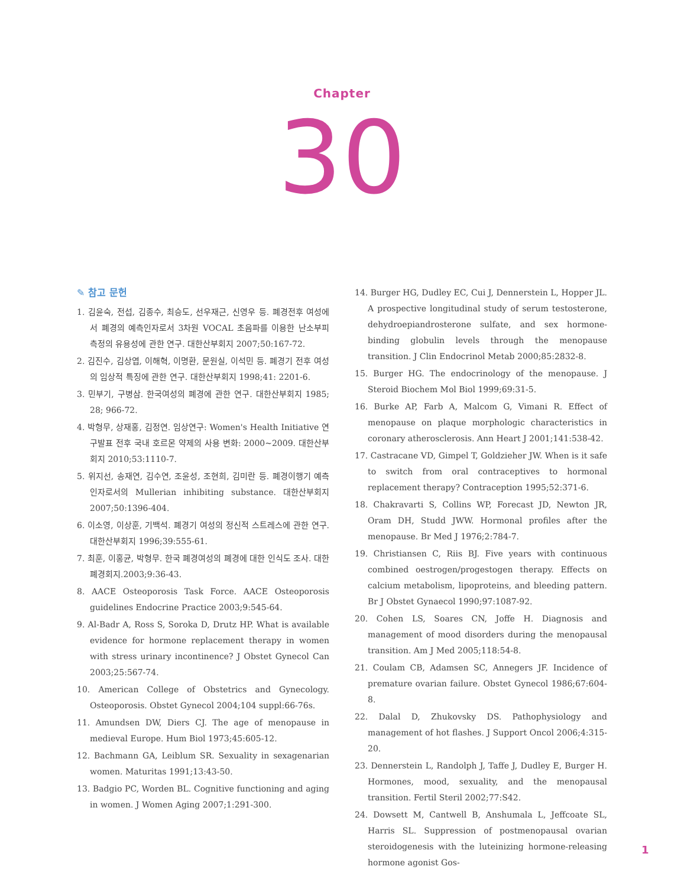Chapter
30
✎ 참고 문헌
1. 김윤숙, 전섭, 김종수, 최승도, 선우재근, 신영우 등. 폐경전후 여성에서 폐경의 예측인자로서 3차원 VOCAL 초음파를 이용한 난소부피 측정의 유용성에 관한 연구. 대한산부회지 2007;50:167-72.
2. 김진수, 김상엽, 이해혁, 이명환, 문원실, 이석민 등. 폐경기 전후 여성의 임상적 특징에 관한 연구. 대한산부회지 1998;41: 2201-6.
3. 민부기, 구병삼. 한국여성의 폐경에 관한 연구. 대한산부회지 1985; 28; 966-72.
4. 박형무, 상재홍, 김정연. 임상연구: Women's Health Initiative 연구발표 전후 국내 호르몬 약제의 사용 변화: 2000~2009. 대한산부회지 2010;53:1110-7.
5. 위지선, 송재연, 김수연, 조윤성, 조현희, 김미란 등. 폐경이행기 예측인자로서의 Mullerian inhibiting substance. 대한산부회지 2007;50:1396-404.
6. 이소영, 이상훈, 기백석. 폐경기 여성의 정신적 스트레스에 관한 연구. 대한산부회지 1996;39:555-61.
7. 최훈, 이홍균, 박형무. 한국 폐경여성의 폐경에 대한 인식도 조사. 대한폐경회지.2003;9:36-43.
8. AACE Osteoporosis Task Force. AACE Osteoporosis guidelines Endocrine Practice 2003;9:545-64.
9. Al-Badr A, Ross S, Soroka D, Drutz HP. What is available evidence for hormone replacement therapy in women with stress urinary incontinence? J Obstet Gynecol Can 2003;25:567-74.
10. American College of Obstetrics and Gynecology. Osteoporosis. Obstet Gynecol 2004;104 suppl:66-76s.
11. Amundsen DW, Diers CJ. The age of menopause in medieval Europe. Hum Biol 1973;45:605-12.
12. Bachmann GA, Leiblum SR. Sexuality in sexagenarian women. Maturitas 1991;13:43-50.
13. Badgio PC, Worden BL. Cognitive functioning and aging in women. J Women Aging 2007;1:291-300.
14. Burger HG, Dudley EC, Cui J, Dennerstein L, Hopper JL. A prospective longitudinal study of serum testosterone, dehydroepiandrosterone sulfate, and sex hormone-binding globulin levels through the menopause transition. J Clin Endocrinol Metab 2000;85:2832-8.
15. Burger HG. The endocrinology of the menopause. J Steroid Biochem Mol Biol 1999;69:31-5.
16. Burke AP, Farb A, Malcom G, Vimani R. Effect of menopause on plaque morphologic characteristics in coronary atherosclerosis. Ann Heart J 2001;141:538-42.
17. Castracane VD, Gimpel T, Goldzieher JW. When is it safe to switch from oral contraceptives to hormonal replacement therapy? Contraception 1995;52:371-6.
18. Chakravarti S, Collins WP, Forecast JD, Newton JR, Oram DH, Studd JWW. Hormonal profiles after the menopause. Br Med J 1976;2:784-7.
19. Christiansen C, Riis BJ. Five years with continuous combined oestrogen/progestogen therapy. Effects on calcium metabolism, lipoproteins, and bleeding pattern. Br J Obstet Gynaecol 1990;97:1087-92.
20. Cohen LS, Soares CN, Joffe H. Diagnosis and management of mood disorders during the menopausal transition. Am J Med 2005;118:54-8.
21. Coulam CB, Adamsen SC, Annegers JF. Incidence of premature ovarian failure. Obstet Gynecol 1986;67:604-8.
22. Dalal D, Zhukovsky DS. Pathophysiology and management of hot flashes. J Support Oncol 2006;4:315-20.
23. Dennerstein L, Randolph J, Taffe J, Dudley E, Burger H. Hormones, mood, sexuality, and the menopausal transition. Fertil Steril 2002;77:S42.
24. Dowsett M, Cantwell B, Anshumala L, Jeffcoate SL, Harris SL. Suppression of postmenopausal ovarian steroidogenesis with the luteinizing hormone-releasing hormone agonist Gos-
1